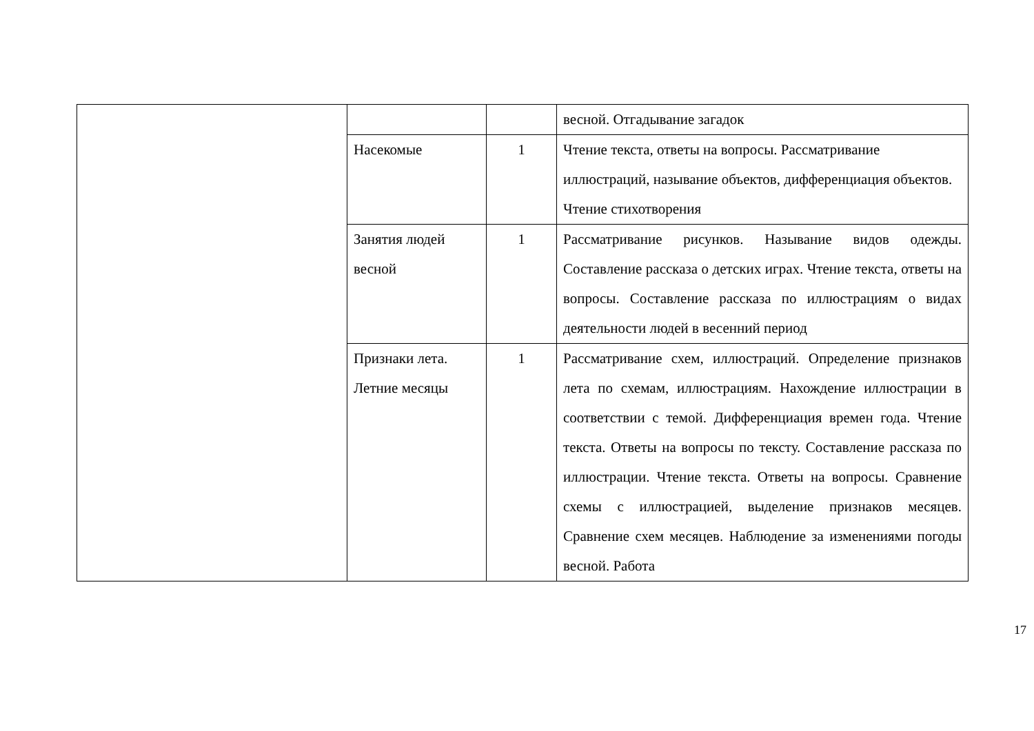| | | | весной. Отгадывание загадок |
| | Насекомые | 1 | Чтение текста, ответы на вопросы. Рассматривание иллюстраций, называние объектов, дифференциация объектов. Чтение стихотворения |
| | Занятия людей весной | 1 | Рассматривание рисунков. Называние видов одежды. Составление рассказа о детских играх. Чтение текста, ответы на вопросы. Составление рассказа по иллюстрациям о видах деятельности людей в весенний период |
| | Признаки лета. Летние месяцы | 1 | Рассматривание схем, иллюстраций. Определение признаков лета по схемам, иллюстрациям. Нахождение иллюстрации в соответствии с темой. Дифференциация времен года. Чтение текста. Ответы на вопросы по тексту. Составление рассказа по иллюстрации. Чтение текста. Ответы на вопросы. Сравнение схемы с иллюстрацией, выделение признаков месяцев. Сравнение схем месяцев. Наблюдение за изменениями погоды весной. Работа |
17